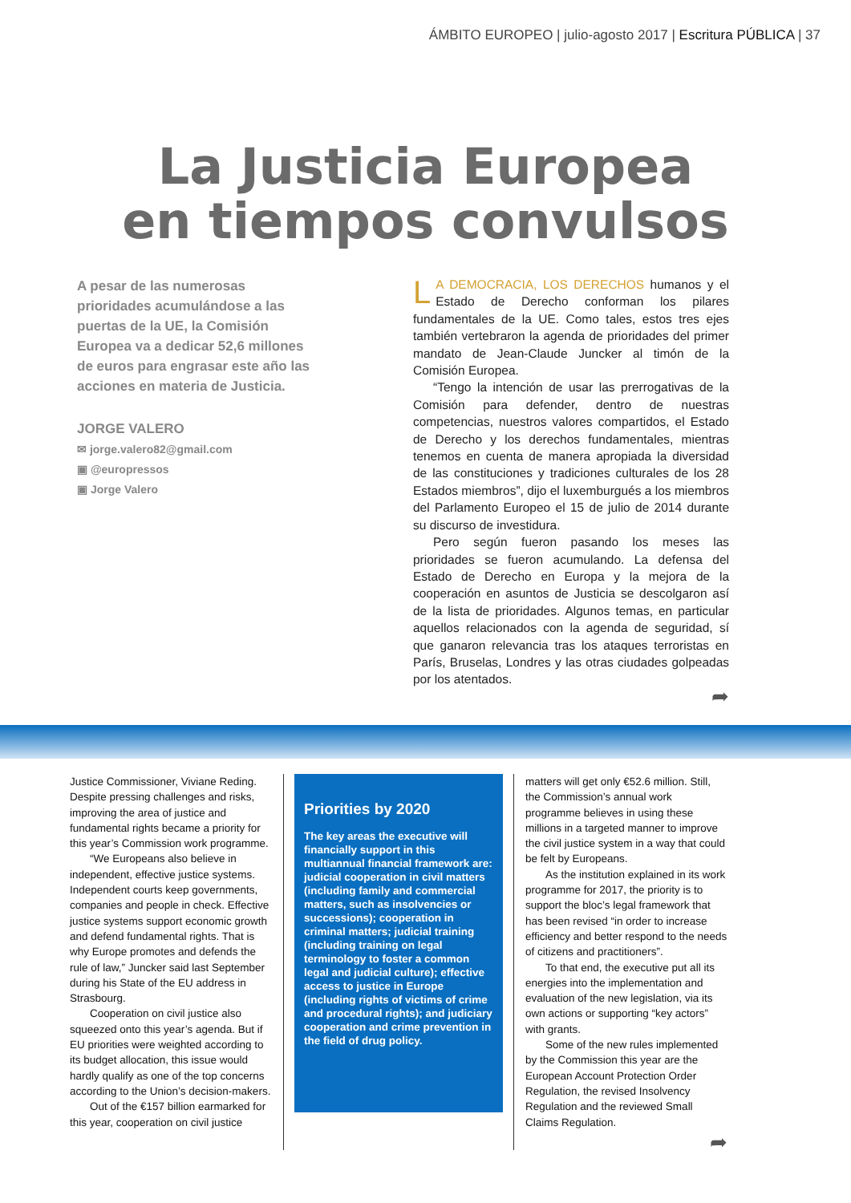ÁMBITO EUROPEO | julio-agosto 2017 | Escritura PÚBLICA | 37
La Justicia Europea
en tiempos convulsos
A pesar de las numerosas prioridades acumulándose a las puertas de la UE, la Comisión Europea va a dedicar 52,6 millones de euros para engrasar este año las acciones en materia de Justicia.
JORGE VALERO
✉ jorge.valero82@gmail.com
▣ @europressos
▣ Jorge Valero
LA DEMOCRACIA, LOS DERECHOS humanos y el Estado de Derecho conforman los pilares fundamentales de la UE. Como tales, estos tres ejes también vertebraron la agenda de prioridades del primer mandato de Jean-Claude Juncker al timón de la Comisión Europea.
“Tengo la intención de usar las prerrogativas de la Comisión para defender, dentro de nuestras competencias, nuestros valores compartidos, el Estado de Derecho y los derechos fundamentales, mientras tenemos en cuenta de manera apropiada la diversidad de las constituciones y tradiciones culturales de los 28 Estados miembros”, dijo el luxemburgués a los miembros del Parlamento Europeo el 15 de julio de 2014 durante su discurso de investidura.
Pero según fueron pasando los meses las prioridades se fueron acumulando. La defensa del Estado de Derecho en Europa y la mejora de la cooperación en asuntos de Justicia se descolgaron así de la lista de prioridades. Algunos temas, en particular aquellos relacionados con la agenda de seguridad, sí que ganaron relevancia tras los ataques terroristas en París, Bruselas, Londres y las otras ciudades golpeadas por los atentados.
➦
Justice Commissioner, Viviane Reding. Despite pressing challenges and risks, improving the area of justice and fundamental rights became a priority for this year’s Commission work programme.
“We Europeans also believe in independent, effective justice systems. Independent courts keep governments, companies and people in check. Effective justice systems support economic growth and defend fundamental rights. That is why Europe promotes and defends the rule of law,” Juncker said last September during his State of the EU address in Strasbourg.
Cooperation on civil justice also squeezed onto this year’s agenda. But if EU priorities were weighted according to its budget allocation, this issue would hardly qualify as one of the top concerns according to the Union’s decision-makers.
Out of the €157 billion earmarked for this year, cooperation on civil justice
Priorities by 2020
The key areas the executive will financially support in this multiannual financial framework are: judicial cooperation in civil matters (including family and commercial matters, such as insolvencies or successions); cooperation in criminal matters; judicial training (including training on legal terminology to foster a common legal and judicial culture); effective access to justice in Europe (including rights of victims of crime and procedural rights); and judiciary cooperation and crime prevention in the field of drug policy.
matters will get only €52.6 million. Still, the Commission’s annual work programme believes in using these millions in a targeted manner to improve the civil justice system in a way that could be felt by Europeans.
As the institution explained in its work programme for 2017, the priority is to support the bloc’s legal framework that has been revised “in order to increase efficiency and better respond to the needs of citizens and practitioners”.
To that end, the executive put all its energies into the implementation and evaluation of the new legislation, via its own actions or supporting “key actors” with grants.
Some of the new rules implemented by the Commission this year are the European Account Protection Order Regulation, the revised Insolvency Regulation and the reviewed Small Claims Regulation.
➦